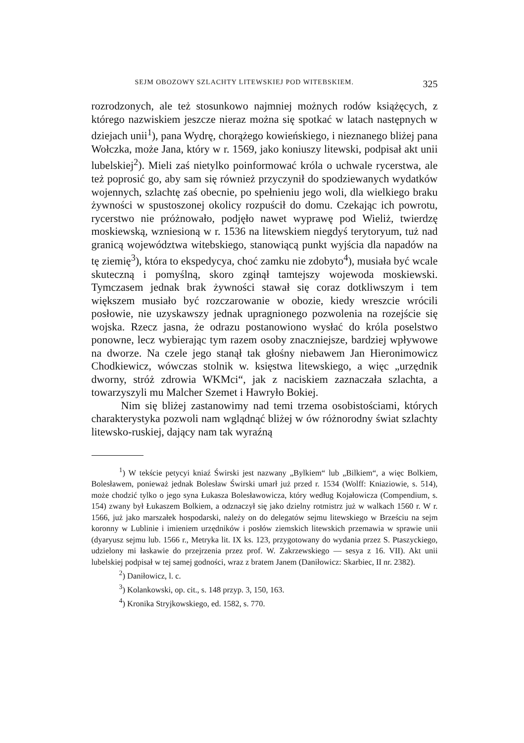SEJM OBOZOWY SZLACHTY LITEWSKIEJ POD WITEBSKIEM. 325
rozrodzonych, ale też stosunkowo najmniej możnych rodów książęcych, z którego nazwiskiem jeszcze nieraz można się spotkać w latach następnych w dziejach unii<sup>1</sup>), pana Wydrę, chorążego kowieńskiego, i nieznanego bliżej pana Wołczka, może Jana, który w r. 1569, jako koniuszy litewski, podpisał akt unii lubelskiej<sup>2</sup>). Mieli zaś nietylko poinformować króla o uchwale rycerstwa, ale też poprosić go, aby sam się również przyczynił do spodziewanych wydatków wojennych, szlachtę zaś obecnie, po spełnieniu jego woli, dla wielkiego braku żywności w spustoszonej okolicy rozpuścił do domu. Czekając ich powrotu, rycerstwo nie próżnowało, podjęło nawet wyprawę pod Wieliż, twierdzę moskiewską, wzniesioną w r. 1536 na litewskiem niegdyś terytoryum, tuż nad granicą województwa witebskiego, stanowiącą punkt wyjścia dla napadów na tę ziemię<sup>3</sup>), która to ekspedycya, choć zamku nie zdobyto<sup>4</sup>), musiała być wcale skuteczną i pomyślną, skoro zginął tamtejszy wojewoda moskiewski. Tymczasem jednak brak żywności stawał się coraz dotkliwszym i tem większem musiało być rozczarowanie w obozie, kiedy wreszcie wrócili posłowie, nie uzyskawszy jednak upragnionego pozwolenia na rozejście się wojska. Rzecz jasna, że odrazu postanowiono wysłać do króla poselstwo ponowne, lecz wybierając tym razem osoby znaczniejsze, bardziej wpływowe na dworze. Na czele jego stanął tak głośny niebawem Jan Hieronimowicz Chodkiewicz, wówczas stolnik w. księstwa litewskiego, a więc „urzędnik dworny, stróż zdrowia WKMci“, jak z naciskiem zaznaczała szlachta, a towarzyszyli mu Malcher Szemet i Hawryło Bokiej.
Nim się bliżej zastanowimy nad temi trzema osobistościami, których charakterystyka pozwoli nam wglądnąć bliżej w ów różnorodny świat szlachty litewsko-ruskiej, dający nam tak wyraźną
<sup>1</sup>) W tekście petycyi kniaź Świrski jest nazwany „Bylkiem“ lub „Bilkiem“, a więc Bolkiem, Bolesławem, ponieważ jednak Bolesław Świrski umarł już przed r. 1534 (Wolff: Kniaziowie, s. 514), może chodzić tylko o jego syna Łukasza Bolesławowicza, który według Kojałowicza (Compendium, s. 154) zwany był Łukaszem Bolkiem, a odznaczył się jako dzielny rotmistrz już w walkach 1560 r. W r. 1566, już jako marszałek hospodarski, należy on do delegatów sejmu litewskiego w Brześciu na sejm koronny w Lublinie i imieniem urzędników i posłów ziemskich litewskich przemawia w sprawie unii (dyaryusz sejmu lub. 1566 r., Metryka lit. IX ks. 123, przygotowany do wydania przez S. Ptaszyckiego, udzielony mi łaskawie do przejrzenia przez prof. W. Zakrzewskiego — sesya z 16. VII). Akt unii lubelskiej podpisał w tej samej godności, wraz z bratem Janem (Daniłowicz: Skarbiec, II nr. 2382).
<sup>2</sup>) Daniłowicz, l. c.
<sup>3</sup>) Kolankowski, op. cit., s. 148 przyp. 3, 150, 163.
<sup>4</sup>) Kronika Stryjkowskiego, ed. 1582, s. 770.